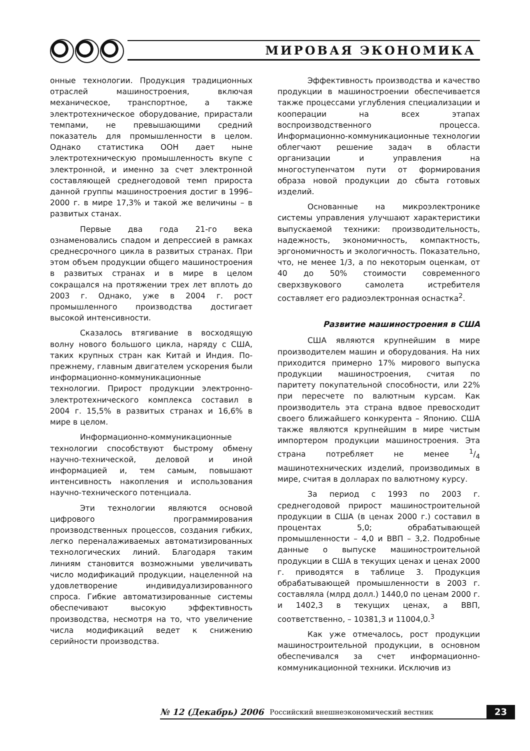МИРОВАЯ ЭКОНОМИКА
онные технологии. Продукция традиционных отраслей машиностроения, включая механическое, транспортное, а также электротехническое оборудование, прирастали темпами, не превышающими средний показатель для промышленности в целом. Однако статистика ООН дает ныне электротехническую промышленность вкупе с электронной, и именно за счет электронной составляющей среднегодовой темп прироста данной группы машиностроения достиг в 1996–2000 г. в мире 17,3% и такой же величины – в развитых станах.
Первые два года 21-го века ознаменовались спадом и депрессией в рамках среднесрочного цикла в развитых странах. При этом объем продукции общего машиностроения в развитых странах и в мире в целом сокращался на протяжении трех лет вплоть до 2003 г. Однако, уже в 2004 г. рост промышленного производства достигает высокой интенсивности.
Сказалось втягивание в восходящую волну нового большого цикла, наряду с США, таких крупных стран как Китай и Индия. По-прежнему, главным двигателем ускорения были информационно-коммуникационные технологии. Прирост продукции электронно-электротехнического комплекса составил в 2004 г. 15,5% в развитых странах и 16,6% в мире в целом.
Информационно-коммуникационные технологии способствуют быстрому обмену научно-технической, деловой и иной информацией и, тем самым, повышают интенсивность накопления и использования научно-технического потенциала.
Эти технологии являются основой цифрового программирования производственных процессов, создания гибких, легко переналаживаемых автоматизированных технологических линий. Благодаря таким линиям становится возможными увеличивать число модификаций продукции, нацеленной на удовлетворение индивидуализированного спроса. Гибкие автоматизированные системы обеспечивают высокую эффективность производства, несмотря на то, что увеличение числа модификаций ведет к снижению серийности производства.
Эффективность производства и качество продукции в машиностроении обеспечивается также процессами углубления специализации и кооперации на всех этапах воспроизводственного процесса. Информационно-коммуникационные технологии облегчают решение задач в области организации и управления на многоступенчатом пути от формирования образа новой продукции до сбыта готовых изделий.
Основанные на микроэлектронике системы управления улучшают характеристики выпускаемой техники: производительность, надежность, экономичность, компактность, эргономичность и экологичность. Показательно, что, не менее 1/3, а по некоторым оценкам, от 40 до 50% стоимости современного сверхзвукового самолета истребителя составляет его радиоэлектронная оснастка<sup>2</sup>.
Развитие машиностроения в США
США являются крупнейшим в мире производителем машин и оборудования. На них приходится примерно 17% мирового выпуска продукции машиностроения, считая по паритету покупательной способности, или 22% при пересчете по валютным курсам. Как производитель эта страна вдвое превосходит своего ближайшего конкурента – Японию. США также являются крупнейшим в мире чистым импортером продукции машиностроения. Эта страна потребляет не менее 1/4 машинотехнических изделий, производимых в мире, считая в долларах по валютному курсу.
За период с 1993 по 2003 г. среднегодовой прирост машиностроительной продукции в США (в ценах 2000 г.) составил в процентах 5,0; обрабатывающей промышленности – 4,0 и ВВП – 3,2. Подробные данные о выпуске машиностроительной продукции в США в текущих ценах и ценах 2000 г. приводятся в таблице 3. Продукция обрабатывающей промышленности в 2003 г. составляла (млрд долл.) 1440,0 по ценам 2000 г. и 1402,3 в текущих ценах, а ВВП, соответственно, – 10381,3 и 11004,0.<sup>3</sup>
Как уже отмечалось, рост продукции машиностроительной продукции, в основном обеспечивался за счет информационно-коммуникационной техники. Исключив из
№ 12 (Декабрь) 2006 Российский внешнеэкономический вестник 23